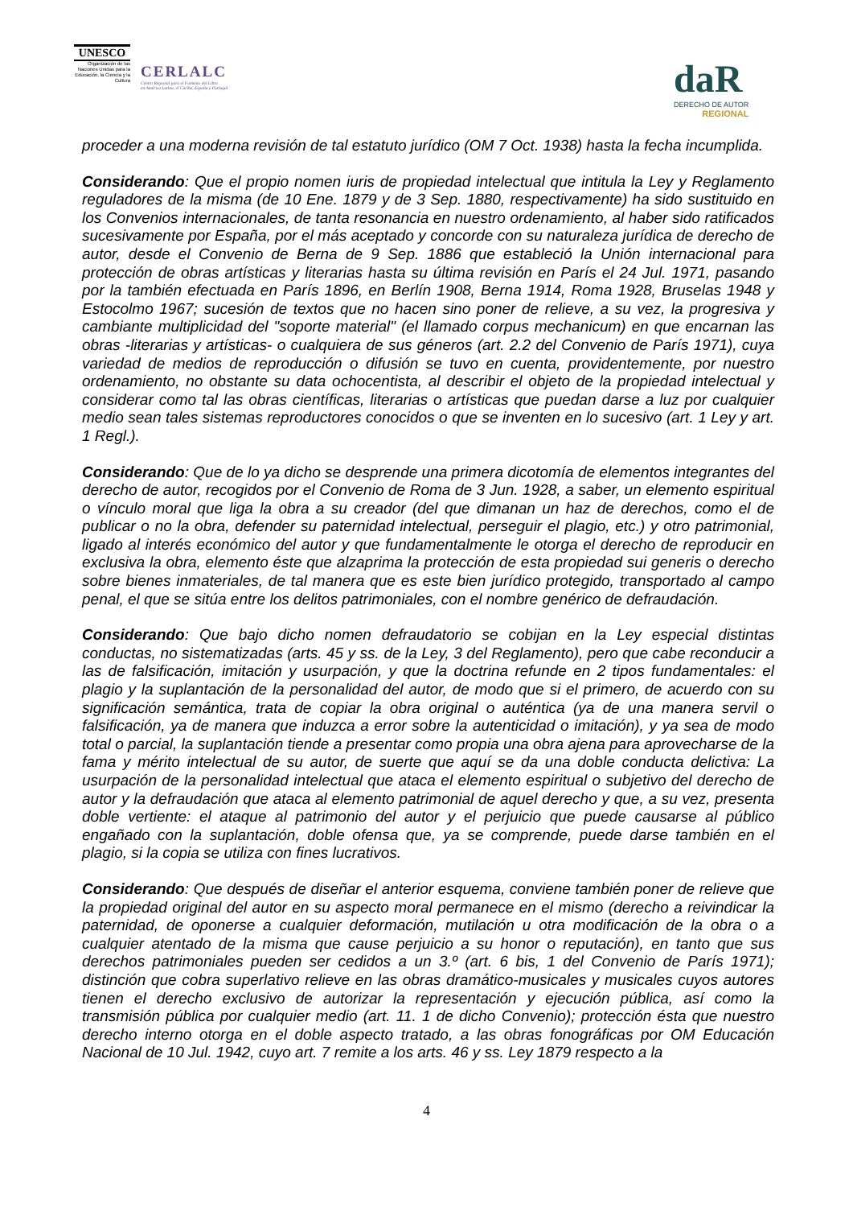UNESCO
Organización de las Naciones Unidas para la Educación, la Ciencia y la Cultura
CERLALC
Centro Regional para el Fomento del Libro
en América Latina, el Caribe, España y Portugal
daR
DERECHO DE AUTOR
REGIONAL
proceder a una moderna revisión de tal estatuto jurídico (OM 7 Oct. 1938) hasta la fecha incumplida.
Considerando: Que el propio nomen iuris de propiedad intelectual que intitula la Ley y Reglamento reguladores de la misma (de 10 Ene. 1879 y de 3 Sep. 1880, respectivamente) ha sido sustituido en los Convenios internacionales, de tanta resonancia en nuestro ordenamiento, al haber sido ratificados sucesivamente por España, por el más aceptado y concorde con su naturaleza jurídica de derecho de autor, desde el Convenio de Berna de 9 Sep. 1886 que estableció la Unión internacional para protección de obras artísticas y literarias hasta su última revisión en París el 24 Jul. 1971, pasando por la también efectuada en París 1896, en Berlín 1908, Berna 1914, Roma 1928, Bruselas 1948 y Estocolmo 1967; sucesión de textos que no hacen sino poner de relieve, a su vez, la progresiva y cambiante multiplicidad del "soporte material" (el llamado corpus mechanicum) en que encarnan las obras -literarias y artísticas- o cualquiera de sus géneros (art. 2.2 del Convenio de París 1971), cuya variedad de medios de reproducción o difusión se tuvo en cuenta, providentemente, por nuestro ordenamiento, no obstante su data ochocentista, al describir el objeto de la propiedad intelectual y considerar como tal las obras científicas, literarias o artísticas que puedan darse a luz por cualquier medio sean tales sistemas reproductores conocidos o que se inventen en lo sucesivo (art. 1 Ley y art. 1 Regl.).
Considerando: Que de lo ya dicho se desprende una primera dicotomía de elementos integrantes del derecho de autor, recogidos por el Convenio de Roma de 3 Jun. 1928, a saber, un elemento espiritual o vínculo moral que liga la obra a su creador (del que dimanan un haz de derechos, como el de publicar o no la obra, defender su paternidad intelectual, perseguir el plagio, etc.) y otro patrimonial, ligado al interés económico del autor y que fundamentalmente le otorga el derecho de reproducir en exclusiva la obra, elemento éste que alzaprima la protección de esta propiedad sui generis o derecho sobre bienes inmateriales, de tal manera que es este bien jurídico protegido, transportado al campo penal, el que se sitúa entre los delitos patrimoniales, con el nombre genérico de defraudación.
Considerando: Que bajo dicho nomen defraudatorio se cobijan en la Ley especial distintas conductas, no sistematizadas (arts. 45 y ss. de la Ley, 3 del Reglamento), pero que cabe reconducir a las de falsificación, imitación y usurpación, y que la doctrina refunde en 2 tipos fundamentales: el plagio y la suplantación de la personalidad del autor, de modo que si el primero, de acuerdo con su significación semántica, trata de copiar la obra original o auténtica (ya de una manera servil o falsificación, ya de manera que induzca a error sobre la autenticidad o imitación), y ya sea de modo total o parcial, la suplantación tiende a presentar como propia una obra ajena para aprovecharse de la fama y mérito intelectual de su autor, de suerte que aquí se da una doble conducta delictiva: La usurpación de la personalidad intelectual que ataca el elemento espiritual o subjetivo del derecho de autor y la defraudación que ataca al elemento patrimonial de aquel derecho y que, a su vez, presenta doble vertiente: el ataque al patrimonio del autor y el perjuicio que puede causarse al público engañado con la suplantación, doble ofensa que, ya se comprende, puede darse también en el plagio, si la copia se utiliza con fines lucrativos.
Considerando: Que después de diseñar el anterior esquema, conviene también poner de relieve que la propiedad original del autor en su aspecto moral permanece en el mismo (derecho a reivindicar la paternidad, de oponerse a cualquier deformación, mutilación u otra modificación de la obra o a cualquier atentado de la misma que cause perjuicio a su honor o reputación), en tanto que sus derechos patrimoniales pueden ser cedidos a un 3.º (art. 6 bis, 1 del Convenio de París 1971); distinción que cobra superlativo relieve en las obras dramático-musicales y musicales cuyos autores tienen el derecho exclusivo de autorizar la representación y ejecución pública, así como la transmisión pública por cualquier medio (art. 11. 1 de dicho Convenio); protección ésta que nuestro derecho interno otorga en el doble aspecto tratado, a las obras fonográficas por OM Educación Nacional de 10 Jul. 1942, cuyo art. 7 remite a los arts. 46 y ss. Ley 1879 respecto a la
4